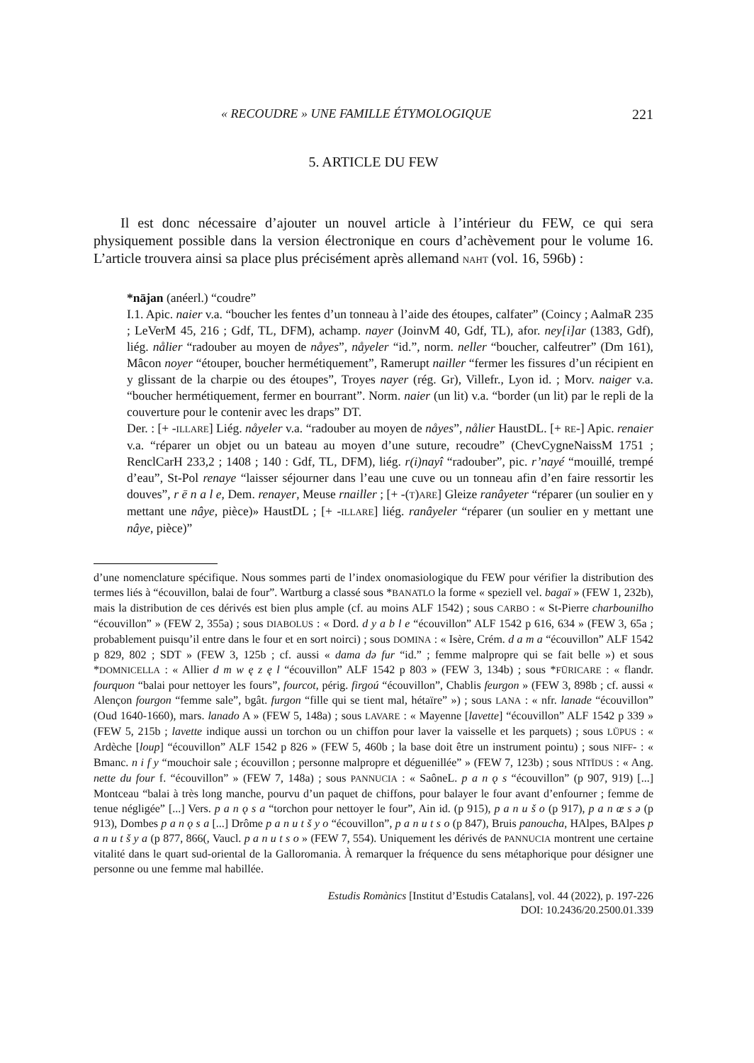« RECOUDRE » UNE FAMILLE ÉTYMOLOGIQUE 221
5. ARTICLE DU FEW
Il est donc nécessaire d’ajouter un nouvel article à l’intérieur du FEW, ce qui sera physiquement possible dans la version électronique en cours d’achèvement pour le volume 16. L’article trouvera ainsi sa place plus précisément après allemand NAHT (vol. 16, 596b) :
*nājan (anéerl.) “coudre”
I.1. Apic. naier v.a. “boucher les fentes d’un tonneau à l’aide des étoupes, calfater” (Coincy ; AalmaR 235 ; LeVerM 45, 216 ; Gdf, TL, DFM), achamp. nayer (JoinvM 40, Gdf, TL), afor. ney[i]ar (1383, Gdf), liég. nålier “radouber au moyen de nåyes”, nåyeler “id.”, norm. neller “boucher, calfeutrer” (Dm 161), Mâcon noyer “étouper, boucher hermétiquement”, Ramerupt nailler “fermer les fissures d’un récipient en y glissant de la charpie ou des étoupes”, Troyes nayer (rég. Gr), Villefr., Lyon id. ; Morv. naiger v.a. “boucher hermétiquement, fermer en bourrant”. Norm. naier (un lit) v.a. “border (un lit) par le repli de la couverture pour le contenir avec les draps” DT.
Der. : [+ -ILLARE] Liég. nåyeler v.a. “radouber au moyen de nåyes”, nålier HaustDL. [+ RE-] Apic. renaier v.a. “réparer un objet ou un bateau au moyen d’une suture, recoudre” (ChevCygneNaissM 1751 ; RenclCarH 233,2 ; 1408 ; 140 : Gdf, TL, DFM), liég. r(i)nayî “radouber”, pic. r’nayé “mouillé, trempé d’eau”, St-Pol renaye “laisser séjourner dans l’eau une cuve ou un tonneau afin d’en faire ressortir les douves”, r ē n a l e, Dem. renayer, Meuse rnailler ; [+ -(T)ARE] Gleize ranâyeter “réparer (un soulier en y mettant une nâye, pièce)» HaustDL ; [+ -ILLARE] liég. ranâyeler “réparer (un soulier en y mettant une nâye, pièce)”
d’une nomenclature spécifique. Nous sommes parti de l’index onomasiologique du FEW pour vérifier la distribution des termes liés à “écouvillon, balai de four”. Wartburg a classé sous *BANATLO la forme « speziell vel. bagaï » (FEW 1, 232b), mais la distribution de ces dérivés est bien plus ample (cf. au moins ALF 1542) ; sous CARBO : « St-Pierre charbounilho “écouvillon” » (FEW 2, 355a) ; sous DIABOLUS : « Dord. d y a b l e “écouvillon” ALF 1542 p 616, 634 » (FEW 3, 65a ; probablement puisqu’il entre dans le four et en sort noirci) ; sous DOMINA : « Isère, Crém. d a m a “écouvillon” ALF 1542 p 829, 802 ; SDT » (FEW 3, 125b ; cf. aussi « dama də fur “id.” ; femme malpropre qui se fait belle ») et sous *DOMNICELLA : « Allier d m w ę z ę l “écouvillon” ALF 1542 p 803 » (FEW 3, 134b) ; sous *FŪRICARE : « flandr. fourquon “balai pour nettoyer les fours”, fourcot, périg. firgoú “écouvillon”, Chablis feurgon » (FEW 3, 898b ; cf. aussi « Alençon fourgon “femme sale”, bgât. furgon “fille qui se tient mal, hétaïre” ») ; sous LANA : « nfr. lanade “écouvillon” (Oud 1640-1660), mars. lanado A » (FEW 5, 148a) ; sous LAVARE : « Mayenne [lavette] “écouvillon” ALF 1542 p 339 » (FEW 5, 215b ; lavette indique aussi un torchon ou un chiffon pour laver la vaisselle et les parquets) ; sous LŬPUS : « Ardèche [loup] “écouvillon” ALF 1542 p 826 » (FEW 5, 460b ; la base doit être un instrument pointu) ; sous NIFF- : « Bmanc. n i f y “mouchoir sale ; écouvillon ; personne malpropre et déguenillée” » (FEW 7, 123b) ; sous NĪTĬDUS : « Ang. nette du four f. “écouvillon” » (FEW 7, 148a) ; sous PANNUCIA : « SaôneL. p a n ǫ s “écouvillon” (p 907, 919) [...] Montceau “balai à très long manche, pourvu d’un paquet de chiffons, pour balayer le four avant d’enfourner ; femme de tenue négligée” [...] Vers. p a n ǫ s a “torchon pour nettoyer le four”, Ain id. (p 915), p a n u š o (p 917), p a n œ s ə (p 913), Dombes p a n ǫ s a [...] Drôme p a n u t š y o “écouvillon”, p a n u t s o (p 847), Bruis panoucha, HAlpes, BAlpes p a n u t š y a (p 877, 866(, Vaucl. p a n u t s o » (FEW 7, 554). Uniquement les dérivés de PANNUCIA montrent une certaine vitalité dans le quart sud-oriental de la Galloromania. À remarquer la fréquence du sens métaphorique pour désigner une personne ou une femme mal habillée.
Estudis Romànics [Institut d’Estudis Catalans], vol. 44 (2022), p. 197-226
DOI: 10.2436/20.2500.01.339